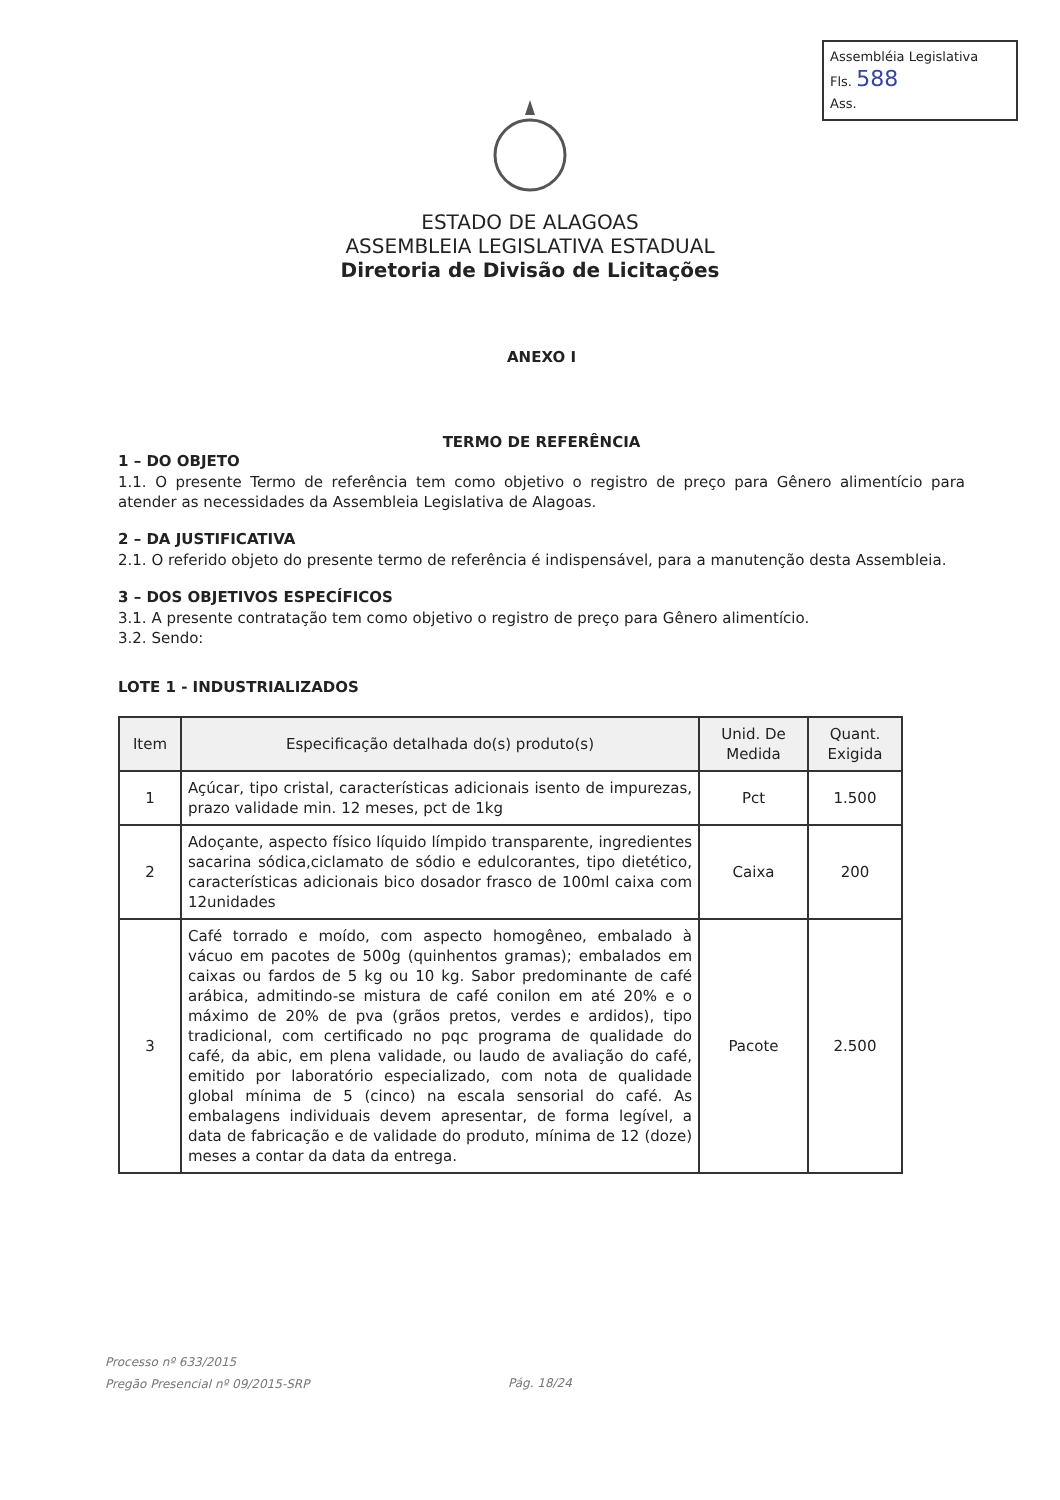Assembléia Legislativa
Fls. 588
Ass.
ESTADO DE ALAGOAS
ASSEMBLEIA LEGISLATIVA ESTADUAL
Diretoria de Divisão de Licitações
ANEXO I
TERMO DE REFERÊNCIA
1 – DO OBJETO
1.1. O presente Termo de referência tem como objetivo o registro de preço para Gênero alimentício para atender as necessidades da Assembleia Legislativa de Alagoas.
2 – DA JUSTIFICATIVA
2.1. O referido objeto do presente termo de referência é indispensável, para a manutenção desta Assembleia.
3 – DOS OBJETIVOS ESPECÍFICOS
3.1. A presente contratação tem como objetivo o registro de preço para Gênero alimentício.
3.2. Sendo:
LOTE 1 - INDUSTRIALIZADOS
| Item | Especificação detalhada do(s) produto(s) | Unid. De Medida | Quant. Exigida |
| --- | --- | --- | --- |
| 1 | Açúcar, tipo cristal, características adicionais isento de impurezas, prazo validade min. 12 meses, pct de 1kg | Pct | 1.500 |
| 2 | Adoçante, aspecto físico líquido límpido transparente, ingredientes sacarina sódica,ciclamato de sódio e edulcorantes, tipo dietético, características adicionais bico dosador frasco de 100ml caixa com 12unidades | Caixa | 200 |
| 3 | Café torrado e moído, com aspecto homogêneo, embalado à vácuo em pacotes de 500g (quinhentos gramas); embalados em caixas ou fardos de 5 kg ou 10 kg. Sabor predominante de café arábica, admitindo-se mistura de café conilon em até 20% e o máximo de 20% de pva (grãos pretos, verdes e ardidos), tipo tradicional, com certificado no pqc programa de qualidade do café, da abic, em plena validade, ou laudo de avaliação do café, emitido por laboratório especializado, com nota de qualidade global mínima de 5 (cinco) na escala sensorial do café. As embalagens individuais devem apresentar, de forma legível, a data de fabricação e de validade do produto, mínima de 12 (doze) meses a contar da data da entrega. | Pacote | 2.500 |
Processo nº 633/2015
Pregão Presencial nº 09/2015-SRP
Pág. 18/24